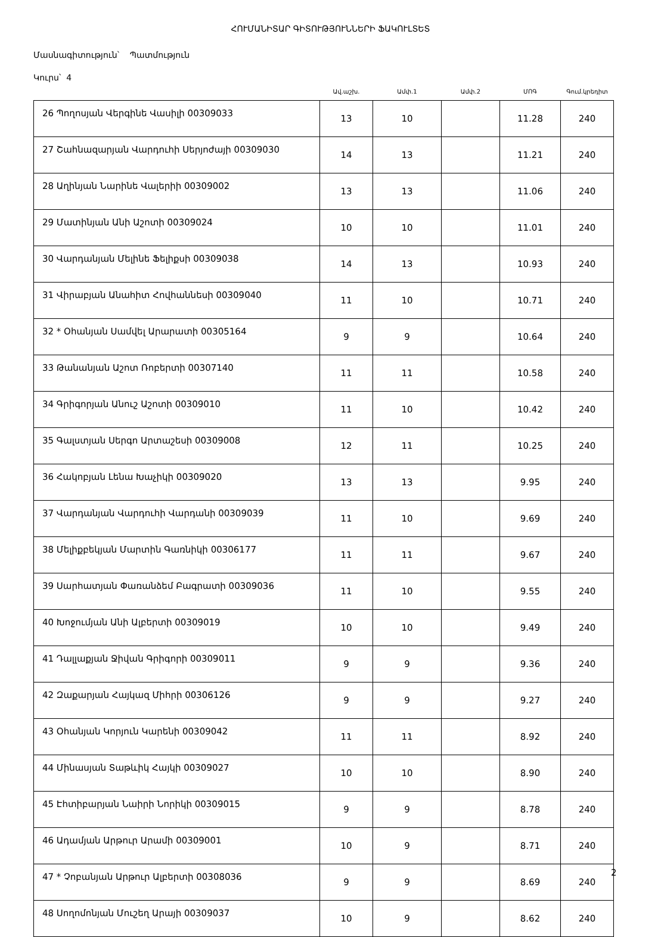ՀՈՒՄԱՆԻՏԱՐ ԳԻՏՈՒԹՅՈՒՆՆԵՐԻ ՖԱԿՈՒԼՏԵՏ
Մասնագիտություն՝ Պատմություն
Կուրս՝ 4
| | Ավ.աշխ. | Ամփ.1 | Ամփ.2 | ՄՈԳ | Գում.կրեդիտ |
| --- | --- | --- | --- | --- | --- |
| 26 Պողոսյան Վերգինե Վասիլի 00309033 | 13 | 10 | | 11.28 | 240 |
| 27 Շահնազարյան Վարդուհի Սերյոժայի 00309030 | 14 | 13 | | 11.21 | 240 |
| 28 Աղինյան Նարինե Վալերիի 00309002 | 13 | 13 | | 11.06 | 240 |
| 29 Մատինյան Անի Աշոտի 00309024 | 10 | 10 | | 11.01 | 240 |
| 30 Վարդանյան Մելինե Ֆելիքսի 00309038 | 14 | 13 | | 10.93 | 240 |
| 31 Վիրաբյան Անահիտ Հովհաննեսի 00309040 | 11 | 10 | | 10.71 | 240 |
| 32 * Օհանյան Սամվել Արարատի 00305164 | 9 | 9 | | 10.64 | 240 |
| 33 Թանանյան Աշոտ Ռոբերտի 00307140 | 11 | 11 | | 10.58 | 240 |
| 34 Գրիգորյան Անուշ Աշոտի 00309010 | 11 | 10 | | 10.42 | 240 |
| 35 Գալստյան Սերգո Արտաշեսի 00309008 | 12 | 11 | | 10.25 | 240 |
| 36 Հակոբյան Լենա Խաչիկի 00309020 | 13 | 13 | | 9.95 | 240 |
| 37 Վարդանյան Վարդուհի Վարդանի 00309039 | 11 | 10 | | 9.69 | 240 |
| 38 Մելիքբեկյան Մարտին Գառնիկի 00306177 | 11 | 11 | | 9.67 | 240 |
| 39 Սարհատյան Փառանձեմ Բագրատի 00309036 | 11 | 10 | | 9.55 | 240 |
| 40 Խոջումյան Անի Ալբերտի 00309019 | 10 | 10 | | 9.49 | 240 |
| 41 Դալլաքյան Ջիվան Գրիգորի 00309011 | 9 | 9 | | 9.36 | 240 |
| 42 Զաքարյան Հայկազ Միհրի 00306126 | 9 | 9 | | 9.27 | 240 |
| 43 Օհանյան Կորյուն Կարենի 00309042 | 11 | 11 | | 8.92 | 240 |
| 44 Մինասյան Տաթևիկ Հայկի 00309027 | 10 | 10 | | 8.90 | 240 |
| 45 Էհտիբարյան Նաիրի Նորիկի 00309015 | 9 | 9 | | 8.78 | 240 |
| 46 Ադամյան Արթուր Արամի 00309001 | 10 | 9 | | 8.71 | 240 |
| 47 * Չոբանյան Արթուր Ալբերտի 00308036 | 9 | 9 | | 8.69 | 240 |
| 48 Սողոմոնյան Մուշեղ Արայի 00309037 | 10 | 9 | | 8.62 | 240 |
2